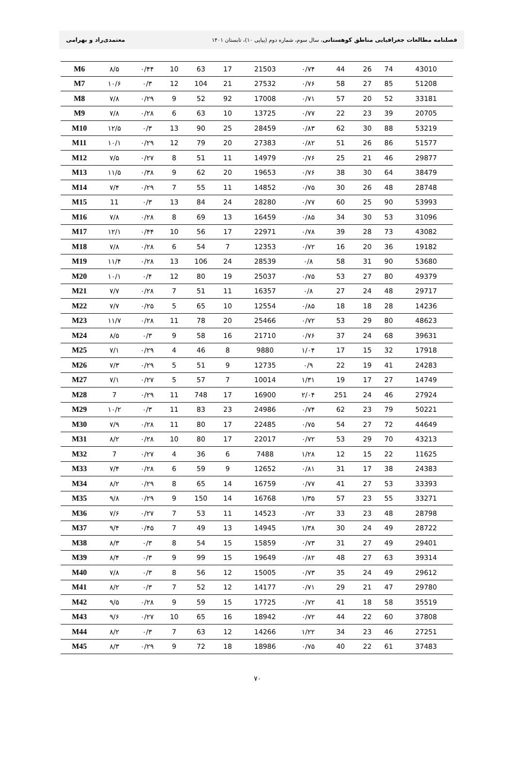فصلنامه مطالعات جغرافیایی مناطق کوهستانی، سال سوم، شماره دوم (پیاپی ۱۰)، تابستان ۱۴۰۱ معتمدی‌راد و بهرامی
| M6 | ۸/۵ | ۰/۴۴ | 10 | 63 | 17 | 21503 | ۰/۷۴ | 44 | 26 | 74 | 43010 |
| M7 | ۱۰/۶ | ۰/۳ | 12 | 104 | 21 | 27532 | ۰/۷۶ | 58 | 27 | 85 | 51208 |
| M8 | ۷/۸ | ۰/۲۹ | 9 | 52 | 92 | 17008 | ۰/۷۱ | 57 | 20 | 52 | 33181 |
| M9 | ۷/۸ | ۰/۲۸ | 6 | 63 | 10 | 13725 | ۰/۷۷ | 22 | 23 | 39 | 20705 |
| M10 | ۱۲/۵ | ۰/۳ | 13 | 90 | 25 | 28459 | ۰/۸۳ | 62 | 30 | 88 | 53219 |
| M11 | ۱۰/۱ | ۰/۲۹ | 12 | 79 | 20 | 27383 | ۰/۸۲ | 51 | 26 | 86 | 51577 |
| M12 | ۷/۵ | ۰/۲۷ | 8 | 51 | 11 | 14979 | ۰/۷۶ | 25 | 21 | 46 | 29877 |
| M13 | ۱۱/۵ | ۰/۳۸ | 9 | 62 | 20 | 19653 | ۰/۷۶ | 38 | 30 | 64 | 38479 |
| M14 | ۷/۴ | ۰/۲۹ | 7 | 55 | 11 | 14852 | ۰/۷۵ | 30 | 26 | 48 | 28748 |
| M15 | 11 | ۰/۳ | 13 | 84 | 24 | 28280 | ۰/۷۷ | 60 | 25 | 90 | 53993 |
| M16 | ۷/۸ | ۰/۲۸ | 8 | 69 | 13 | 16459 | ۰/۸۵ | 34 | 30 | 53 | 31096 |
| M17 | ۱۲/۱ | ۰/۴۴ | 10 | 56 | 17 | 22971 | ۰/۷۸ | 39 | 28 | 73 | 43082 |
| M18 | ۷/۸ | ۰/۲۸ | 6 | 54 | 7 | 12353 | ۰/۷۲ | 16 | 20 | 36 | 19182 |
| M19 | ۱۱/۴ | ۰/۲۸ | 13 | 106 | 24 | 28539 | ۰/۸ | 58 | 31 | 90 | 53680 |
| M20 | ۱۰/۱ | ۰/۴ | 12 | 80 | 19 | 25037 | ۰/۷۵ | 53 | 27 | 80 | 49379 |
| M21 | ۷/۷ | ۰/۲۸ | 7 | 51 | 11 | 16357 | ۰/۸ | 27 | 24 | 48 | 29717 |
| M22 | ۷/۷ | ۰/۲۵ | 5 | 65 | 10 | 12554 | ۰/۸۵ | 18 | 18 | 28 | 14236 |
| M23 | ۱۱/۷ | ۰/۲۸ | 11 | 78 | 20 | 25466 | ۰/۷۲ | 53 | 29 | 80 | 48623 |
| M24 | ۸/۵ | ۰/۳ | 9 | 58 | 16 | 21710 | ۰/۷۶ | 37 | 24 | 68 | 39631 |
| M25 | ۷/۱ | ۰/۲۹ | 4 | 46 | 8 | 9880 | ۱/۰۴ | 17 | 15 | 32 | 17918 |
| M26 | ۷/۳ | ۰/۲۹ | 5 | 51 | 9 | 12735 | ۰/۹ | 22 | 19 | 41 | 24283 |
| M27 | ۷/۱ | ۰/۲۷ | 5 | 57 | 7 | 10014 | ۱/۳۱ | 19 | 17 | 27 | 14749 |
| M28 | 7 | ۰/۲۹ | 11 | 748 | 17 | 16900 | ۲/۰۴ | 251 | 24 | 46 | 27924 |
| M29 | ۱۰/۲ | ۰/۳ | 11 | 83 | 23 | 24986 | ۰/۷۴ | 62 | 23 | 79 | 50221 |
| M30 | ۷/۹ | ۰/۲۸ | 11 | 80 | 17 | 22485 | ۰/۷۵ | 54 | 27 | 72 | 44649 |
| M31 | ۸/۲ | ۰/۲۸ | 10 | 80 | 17 | 22017 | ۰/۷۲ | 53 | 29 | 70 | 43213 |
| M32 | 7 | ۰/۲۷ | 4 | 36 | 6 | 7488 | ۱/۲۸ | 12 | 15 | 22 | 11625 |
| M33 | ۷/۴ | ۰/۲۸ | 6 | 59 | 9 | 12652 | ۰/۸۱ | 31 | 17 | 38 | 24383 |
| M34 | ۸/۲ | ۰/۲۹ | 8 | 65 | 14 | 16759 | ۰/۷۷ | 41 | 27 | 53 | 33393 |
| M35 | ۹/۸ | ۰/۲۹ | 9 | 150 | 14 | 16768 | ۱/۳۵ | 57 | 23 | 55 | 33271 |
| M36 | ۷/۶ | ۰/۲۷ | 7 | 53 | 11 | 14523 | ۰/۷۲ | 33 | 23 | 48 | 28798 |
| M37 | ۹/۴ | ۰/۴۵ | 7 | 49 | 13 | 14945 | ۱/۳۸ | 30 | 24 | 49 | 28722 |
| M38 | ۸/۳ | ۰/۳ | 8 | 54 | 15 | 15859 | ۰/۷۳ | 31 | 27 | 49 | 29401 |
| M39 | ۸/۴ | ۰/۳ | 9 | 99 | 15 | 19649 | ۰/۸۲ | 48 | 27 | 63 | 39314 |
| M40 | ۷/۸ | ۰/۳ | 8 | 56 | 12 | 15005 | ۰/۷۳ | 35 | 24 | 49 | 29612 |
| M41 | ۸/۲ | ۰/۳ | 7 | 52 | 12 | 14177 | ۰/۷۱ | 29 | 21 | 47 | 29780 |
| M42 | ۹/۵ | ۰/۲۸ | 9 | 59 | 15 | 17725 | ۰/۷۲ | 41 | 18 | 58 | 35519 |
| M43 | ۹/۶ | ۰/۲۷ | 10 | 65 | 16 | 18942 | ۰/۷۲ | 44 | 22 | 60 | 37808 |
| M44 | ۸/۲ | ۰/۳ | 7 | 63 | 12 | 14266 | ۱/۲۲ | 34 | 23 | 46 | 27251 |
| M45 | ۸/۳ | ۰/۲۹ | 9 | 72 | 18 | 18986 | ۰/۷۵ | 40 | 22 | 61 | 37483 |
۷۰